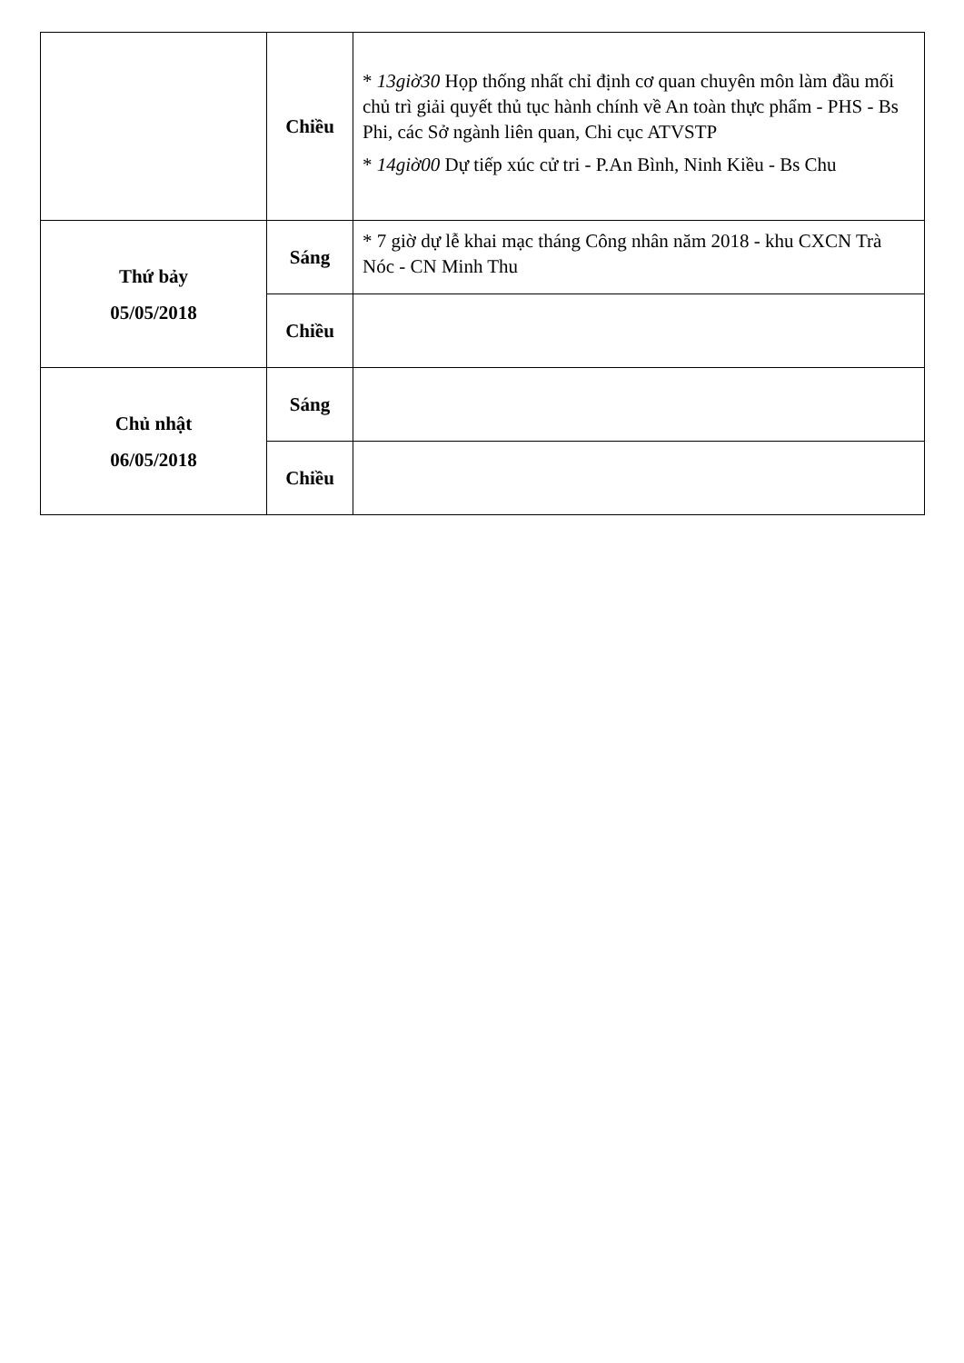| | Chiều | * 13giờ30 Họp thống nhất chỉ định cơ quan chuyên môn làm đầu mối chủ trì giải quyết thủ tục hành chính về An toàn thực phẩm - PHS - Bs Phi, các Sở ngành liên quan, Chi cục ATVSTP * 14giờ00 Dự tiếp xúc cử tri - P.An Bình, Ninh Kiều - Bs Chu |
| Thứ bảy 05/05/2018 | Sáng | * 7 giờ dự lễ khai mạc tháng Công nhân năm 2018 - khu CXCN Trà Nóc - CN Minh Thu |
| | Chiều | |
| Chủ nhật 06/05/2018 | Sáng | |
| | Chiều | |